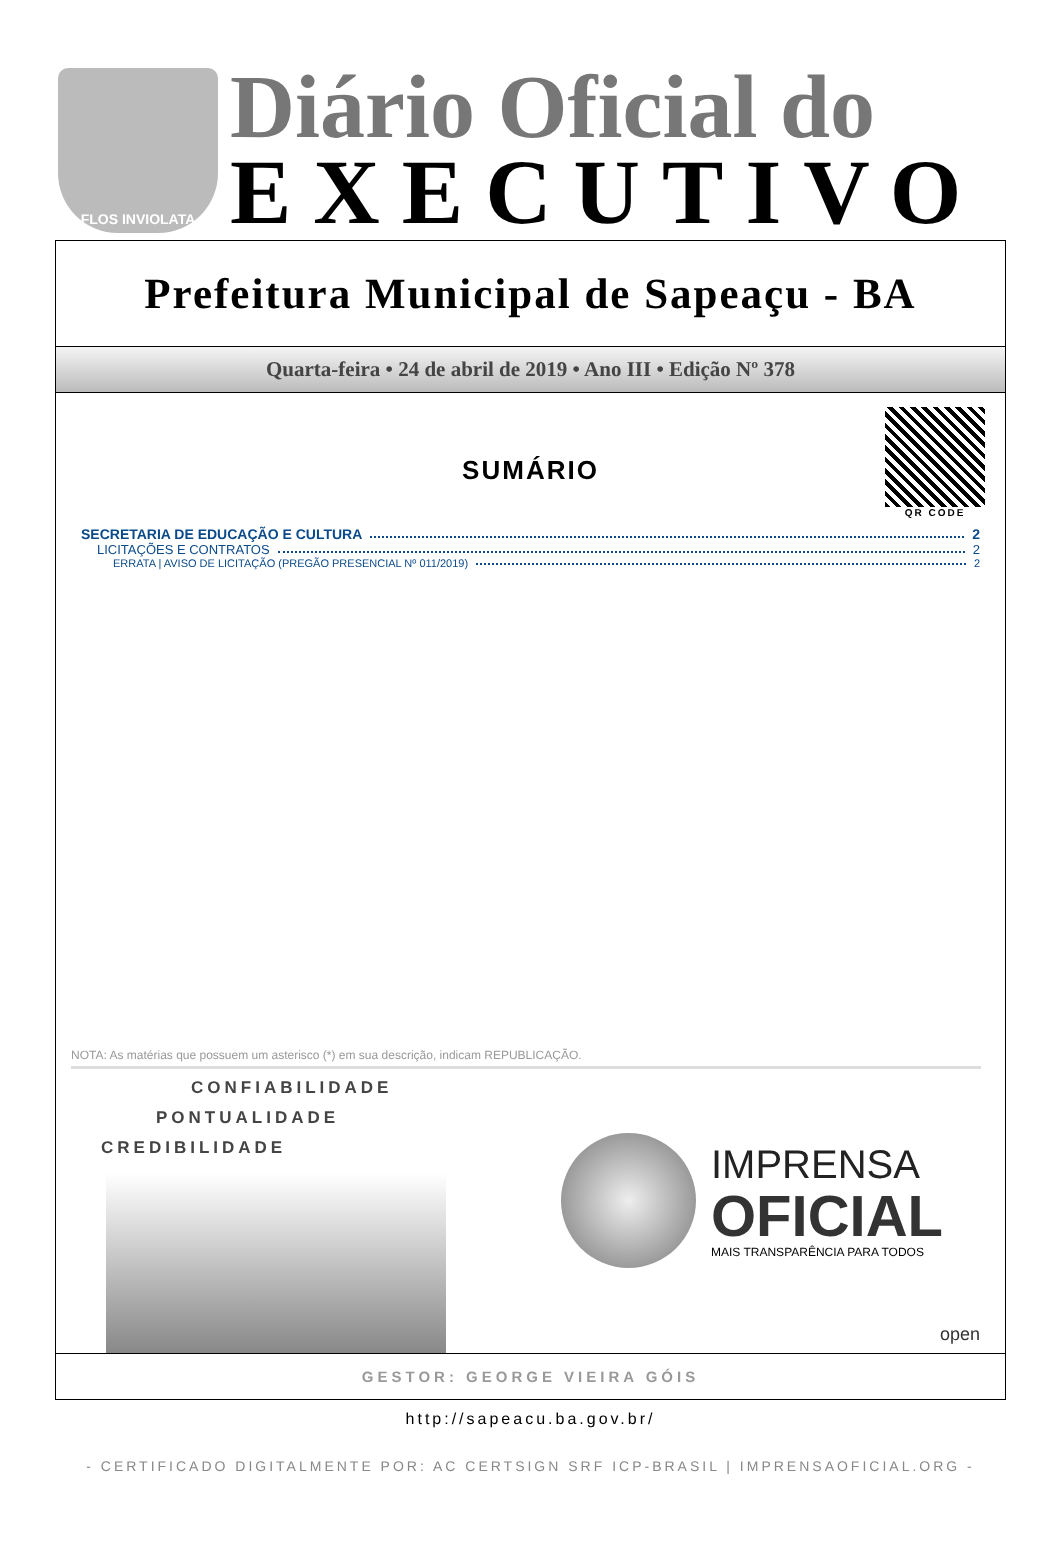FLOS INVIOLATA
Diário Oficial do
EXECUTIVO
Prefeitura Municipal de Sapeaçu - BA
Quarta-feira • 24 de abril de 2019 • Ano III • Edição Nº 378
QR CODE
SUMÁRIO
SECRETARIA DE EDUCAÇÃO E CULTURA 2
LICITAÇÕES E CONTRATOS 2
ERRATA | AVISO DE LICITAÇÃO (PREGÃO PRESENCIAL Nº 011/2019) 2
NOTA: As matérias que possuem um asterisco (*) em sua descrição, indicam REPUBLICAÇÃO.
CONFIABILIDADE
PONTUALIDADE
CREDIBILIDADE
IMPRENSA
OFICIAL
MAIS TRANSPARÊNCIA PARA TODOS
open
GESTOR: GEORGE VIEIRA GÓIS
http://sapeacu.ba.gov.br/
- CERTIFICADO DIGITALMENTE POR: AC CERTSIGN SRF ICP-BRASIL | IMPRENSAOFICIAL.ORG -